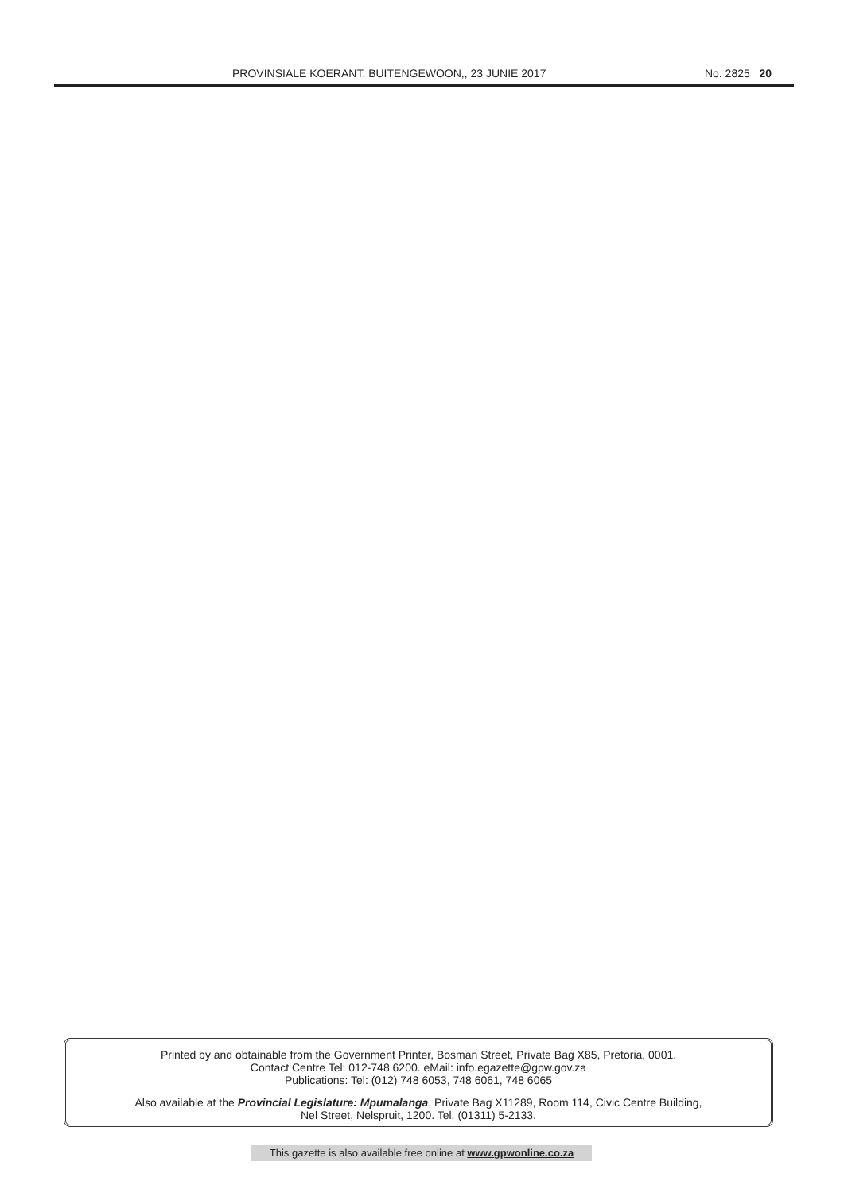PROVINSIALE KOERANT, BUITENGEWOON,, 23 JUNIE 2017 No. 2825 20
Printed by and obtainable from the Government Printer, Bosman Street, Private Bag X85, Pretoria, 0001.
Contact Centre Tel: 012-748 6200. eMail: info.egazette@gpw.gov.za
Publications: Tel: (012) 748 6053, 748 6061, 748 6065
Also available at the Provincial Legislature: Mpumalanga, Private Bag X11289, Room 114, Civic Centre Building,
Nel Street, Nelspruit, 1200. Tel. (01311) 5-2133.
This gazette is also available free online at www.gpwonline.co.za